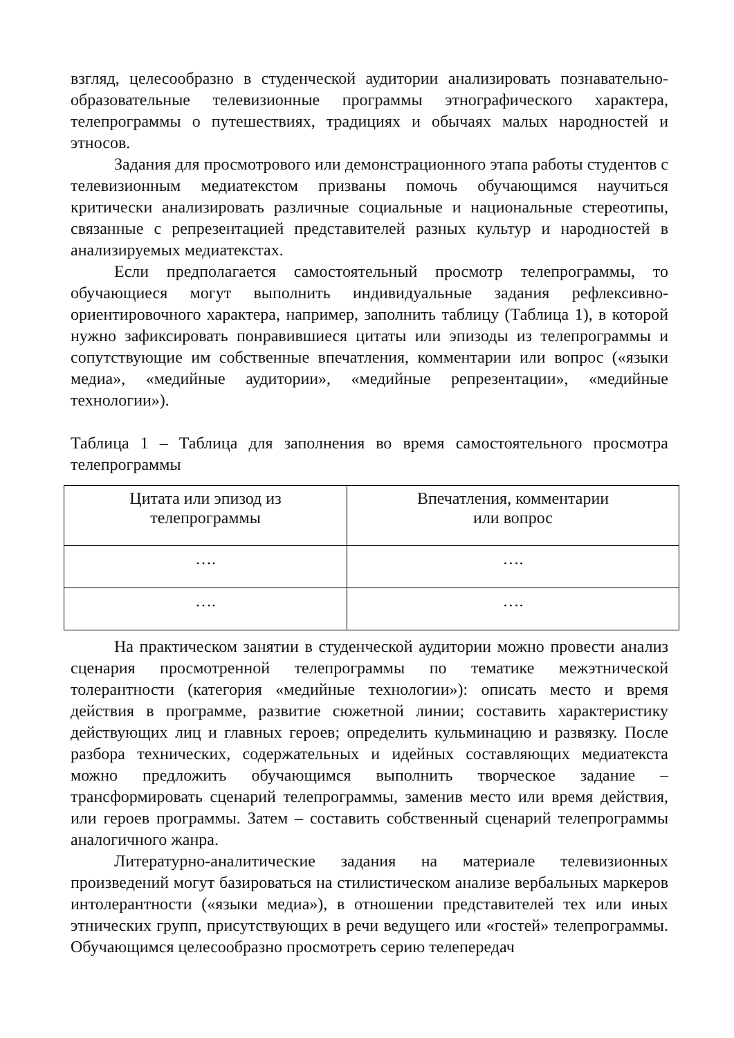взгляд, целесообразно в студенческой аудитории анализировать познавательно-образовательные телевизионные программы этнографического характера, телепрограммы о путешествиях, традициях и обычаях малых народностей и этносов.
Задания для просмотрового или демонстрационного этапа работы студентов с телевизионным медиатекстом призваны помочь обучающимся научиться критически анализировать различные социальные и национальные стереотипы, связанные с репрезентацией представителей разных культур и народностей в анализируемых медиатекстах.
Если предполагается самостоятельный просмотр телепрограммы, то обучающиеся могут выполнить индивидуальные задания рефлексивно-ориентировочного характера, например, заполнить таблицу (Таблица 1), в которой нужно зафиксировать понравившиеся цитаты или эпизоды из телепрограммы и сопутствующие им собственные впечатления, комментарии или вопрос («языки медиа», «медийные аудитории», «медийные репрезентации», «медийные технологии»).
Таблица 1 – Таблица для заполнения во время самостоятельного просмотра телепрограммы
| Цитата или эпизод из телепрограммы | Впечатления, комментарии или вопрос |
| …. | …. |
| …. | …. |
На практическом занятии в студенческой аудитории можно провести анализ сценария просмотренной телепрограммы по тематике межэтнической толерантности (категория «медийные технологии»): описать место и время действия в программе, развитие сюжетной линии; составить характеристику действующих лиц и главных героев; определить кульминацию и развязку. После разбора технических, содержательных и идейных составляющих медиатекста можно предложить обучающимся выполнить творческое задание – трансформировать сценарий телепрограммы, заменив место или время действия, или героев программы. Затем – составить собственный сценарий телепрограммы аналогичного жанра.
Литературно-аналитические задания на материале телевизионных произведений могут базироваться на стилистическом анализе вербальных маркеров интолерантности («языки медиа»), в отношении представителей тех или иных этнических групп, присутствующих в речи ведущего или «гостей» телепрограммы. Обучающимся целесообразно просмотреть серию телепередач